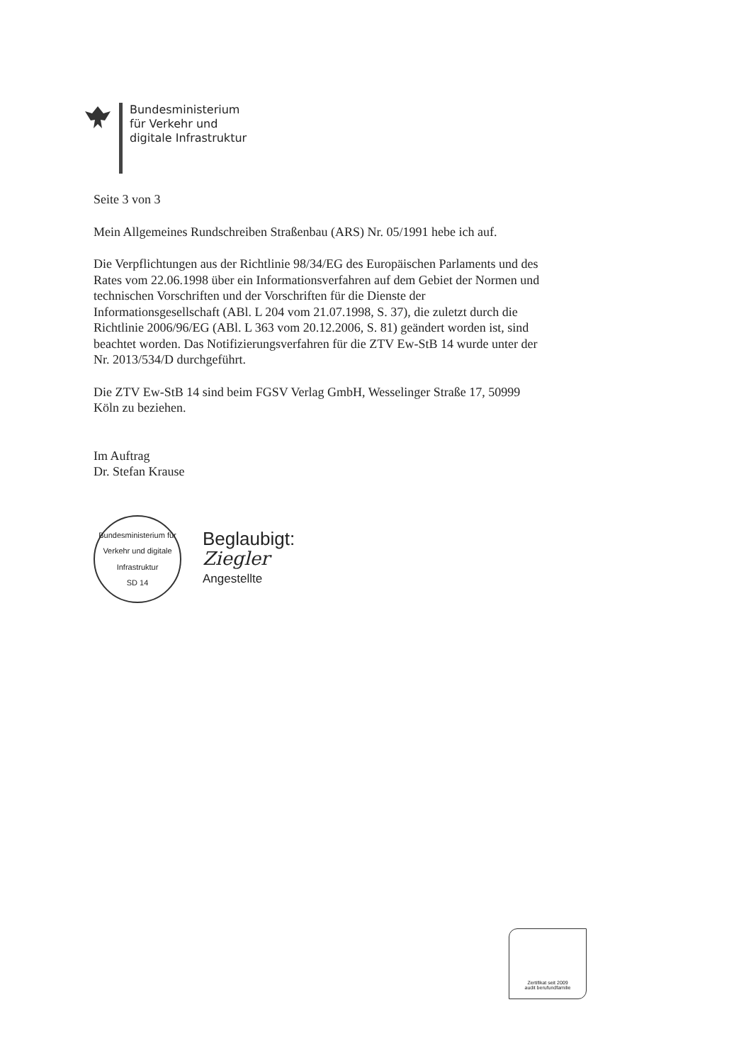Bundesministerium
für Verkehr und
digitale Infrastruktur
Seite 3 von 3
Mein Allgemeines Rundschreiben Straßenbau (ARS) Nr. 05/1991 hebe ich auf.
Die Verpflichtungen aus der Richtlinie 98/34/EG des Europäischen Parlaments und des Rates vom 22.06.1998 über ein Informationsverfahren auf dem Gebiet der Normen und technischen Vorschriften und der Vorschriften für die Dienste der Informationsgesellschaft (ABl. L 204 vom 21.07.1998, S. 37), die zuletzt durch die Richtlinie 2006/96/EG (ABl. L 363 vom 20.12.2006, S. 81) geändert worden ist, sind beachtet worden. Das Notifizierungsverfahren für die ZTV Ew-StB 14 wurde unter der Nr. 2013/534/D durchgeführt.
Die ZTV Ew-StB 14 sind beim FGSV Verlag GmbH, Wesselinger Straße 17, 50999 Köln zu beziehen.
Im Auftrag
Dr. Stefan Krause
Bundesministerium für Verkehr und digitale Infrastruktur
SD 14
Beglaubigt:
Ziegler
Angestellte
Zertifikat seit 2009
audit berufundfamilie